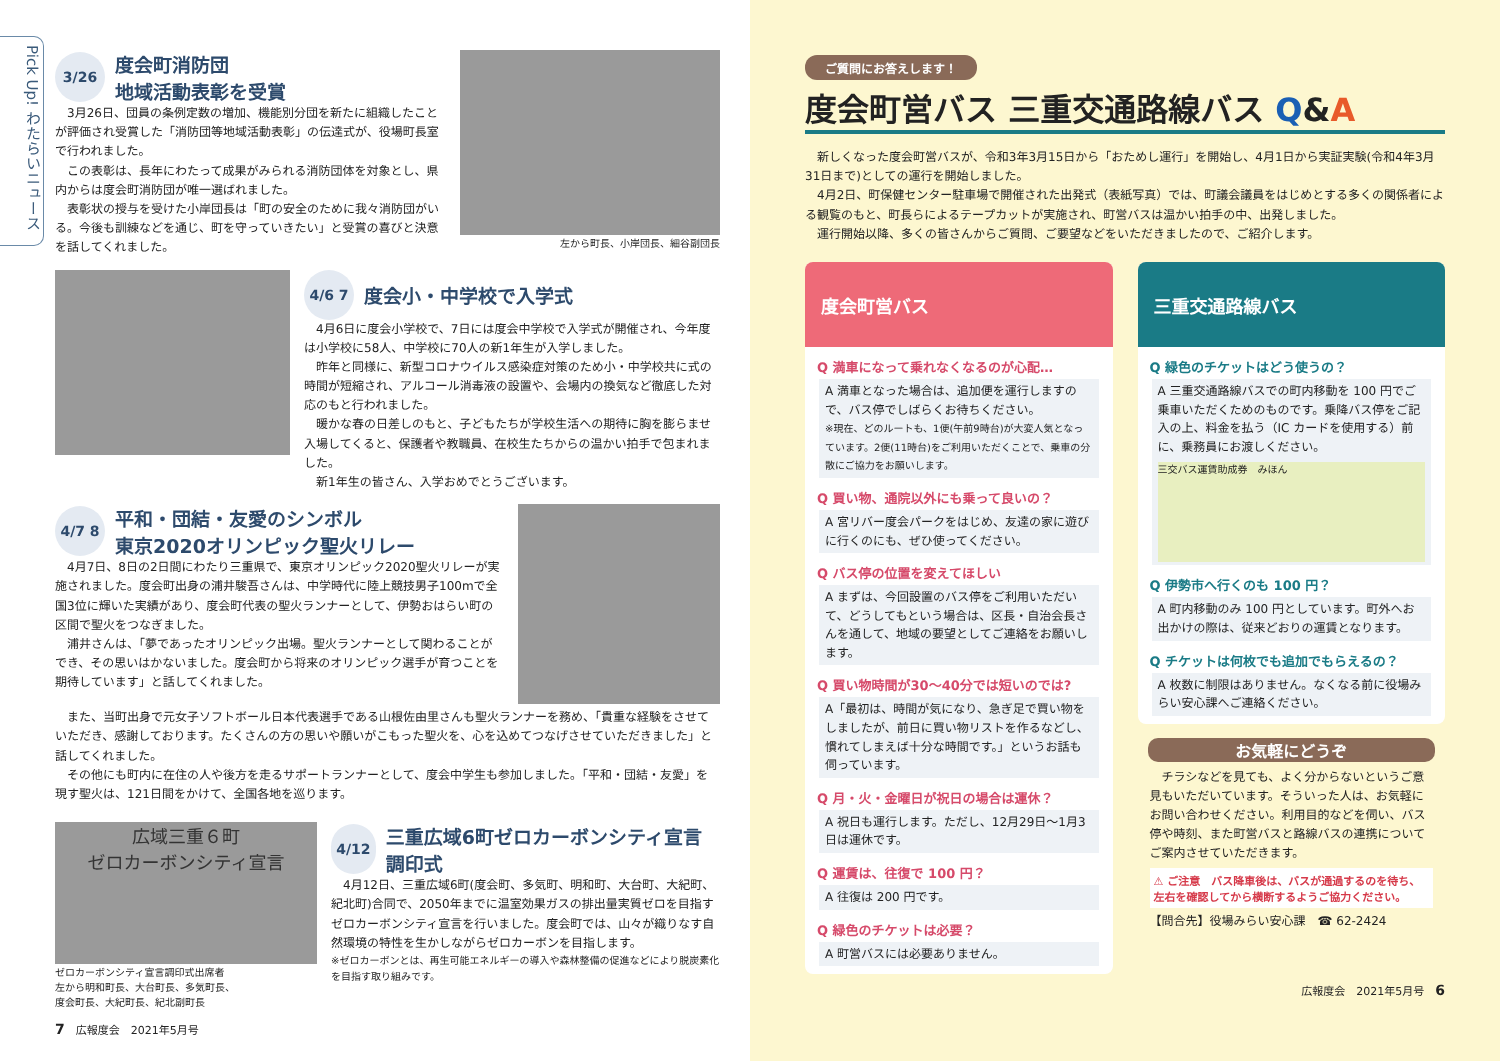Pick Up! わたらいニュース
3/26
度会町消防団
地域活動表彰を受賞
　3月26日、団員の条例定数の増加、機能別分団を新たに組織したことが評価され受賞した「消防団等地域活動表彰」の伝達式が、役場町長室で行われました。
　この表彰は、長年にわたって成果がみられる消防団体を対象とし、県内からは度会町消防団が唯一選ばれました。
　表彰状の授与を受けた小岸団長は「町の安全のために我々消防団がいる。今後も訓練などを通じ、町を守っていきたい」と受賞の喜びと決意を話してくれました。
左から町長、小岸団長、細谷副団長
4/6 7
度会小・中学校で入学式
　4月6日に度会小学校で、7日には度会中学校で入学式が開催され、今年度は小学校に58人、中学校に70人の新1年生が入学しました。
　昨年と同様に、新型コロナウイルス感染症対策のため小・中学校共に式の時間が短縮され、アルコール消毒液の設置や、会場内の換気など徹底した対応のもと行われました。
　暖かな春の日差しのもと、子どもたちが学校生活への期待に胸を膨らませ入場してくると、保護者や教職員、在校生たちからの温かい拍手で包まれました。
　新1年生の皆さん、入学おめでとうございます。
4/7 8
平和・団結・友愛のシンボル
東京2020オリンピック聖火リレー
　4月7日、8日の2日間にわたり三重県で、東京オリンピック2020聖火リレーが実施されました。度会町出身の浦井駿吾さんは、中学時代に陸上競技男子100mで全国3位に輝いた実績があり、度会町代表の聖火ランナーとして、伊勢おはらい町の区間で聖火をつなぎました。
　浦井さんは、「夢であったオリンピック出場。聖火ランナーとして関わることができ、その思いはかないました。度会町から将来のオリンピック選手が育つことを期待しています」と話してくれました。
　また、当町出身で元女子ソフトボール日本代表選手である山根佐由里さんも聖火ランナーを務め、「貴重な経験をさせていただき、感謝しております。たくさんの方の思いや願いがこもった聖火を、心を込めてつなげさせていただきました」と話してくれました。
　その他にも町内に在住の人や後方を走るサポートランナーとして、度会中学生も参加しました。「平和・団結・友愛」を現す聖火は、121日間をかけて、全国各地を巡ります。
広域三重６町
ゼロカーボンシティ宣言
ゼロカーボンシティ宣言調印式出席者
左から明和町長、大台町長、多気町長、
度会町長、大紀町長、紀北副町長
4/12
三重広域6町ゼロカーボンシティ宣言調印式
　4月12日、三重広域6町(度会町、多気町、明和町、大台町、大紀町、紀北町)合同で、2050年までに温室効果ガスの排出量実質ゼロを目指すゼロカーボンシティ宣言を行いました。度会町では、山々が織りなす自然環境の特性を生かしながらゼロカーボンを目指します。
※ゼロカーボンとは、再生可能エネルギーの導入や森林整備の促進などにより脱炭素化を目指す取り組みです。
7　広報度会　2021年5月号
ご質問にお答えします！
度会町営バス 三重交通路線バス Q&A
　新しくなった度会町営バスが、令和3年3月15日から「おためし運行」を開始し、4月1日から実証実験(令和4年3月31日まで)としての運行を開始しました。
　4月2日、町保健センター駐車場で開催された出発式（表紙写真）では、町議会議員をはじめとする多くの関係者による観覧のもと、町長らによるテープカットが実施され、町営バスは温かい拍手の中、出発しました。
　運行開始以降、多くの皆さんからご質問、ご要望などをいただきましたので、ご紹介します。
度会町営バス
Q 満車になって乗れなくなるのが心配…
A 満車となった場合は、追加便を運行しますので、バス停でしばらくお待ちください。
※現在、どのルートも、1便(午前9時台)が大変人気となっています。2便(11時台)をご利用いただくことで、乗車の分散にご協力をお願いします。
Q 買い物、通院以外にも乗って良いの？
A 宮リバー度会パークをはじめ、友達の家に遊びに行くのにも、ぜひ使ってください。
Q バス停の位置を変えてほしい
A まずは、今回設置のバス停をご利用いただいて、どうしてもという場合は、区長・自治会長さんを通して、地域の要望としてご連絡をお願いします。
Q 買い物時間が30〜40分では短いのでは?
A「最初は、時間が気になり、急ぎ足で買い物をしましたが、前日に買い物リストを作るなどし、慣れてしまえば十分な時間です。」というお話も伺っています。
Q 月・火・金曜日が祝日の場合は運休？
A 祝日も運行します。ただし、12月29日〜1月3日は運休です。
Q 運賃は、往復で 100 円？
A 往復は 200 円です。
Q 緑色のチケットは必要？
A 町営バスには必要ありません。
三重交通路線バス
Q 緑色のチケットはどう使うの？
A 三重交通路線バスでの町内移動を 100 円でご乗車いただくためのものです。乗降バス停をご記入の上、料金を払う（IC カードを使用する）前に、乗務員にお渡しください。
三交バス運賃助成券　みほん
Q 伊勢市へ行くのも 100 円？
A 町内移動のみ 100 円としています。町外へお出かけの際は、従来どおりの運賃となります。
Q チケットは何枚でも追加でもらえるの？
A 枚数に制限はありません。なくなる前に役場みらい安心課へご連絡ください。
お気軽にどうぞ
　チラシなどを見ても、よく分からないというご意見もいただいています。そういった人は、お気軽にお問い合わせください。利用目的などを伺い、バス停や時刻、また町営バスと路線バスの連携についてご案内させていただきます。
⚠ ご注意　バス降車後は、バスが通過するのを待ち、左右を確認してから横断するようご協力ください。
【問合先】役場みらい安心課　☎ 62-2424
広報度会　2021年5月号　6